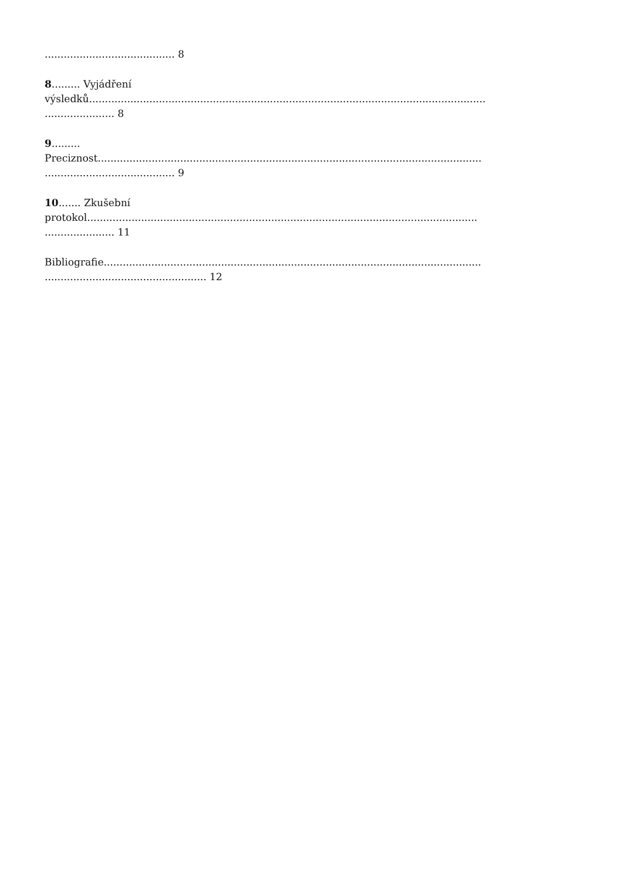......................................... 8
8......... Vyjádření
výsledků.............................................................................................................................
...................... 8
9.........
Preciznost.........................................................................................................................
......................................... 9
10....... Zkušební
protokol...........................................................................................................................
...................... 11
Bibliografie.......................................................................................................................
................................................... 12